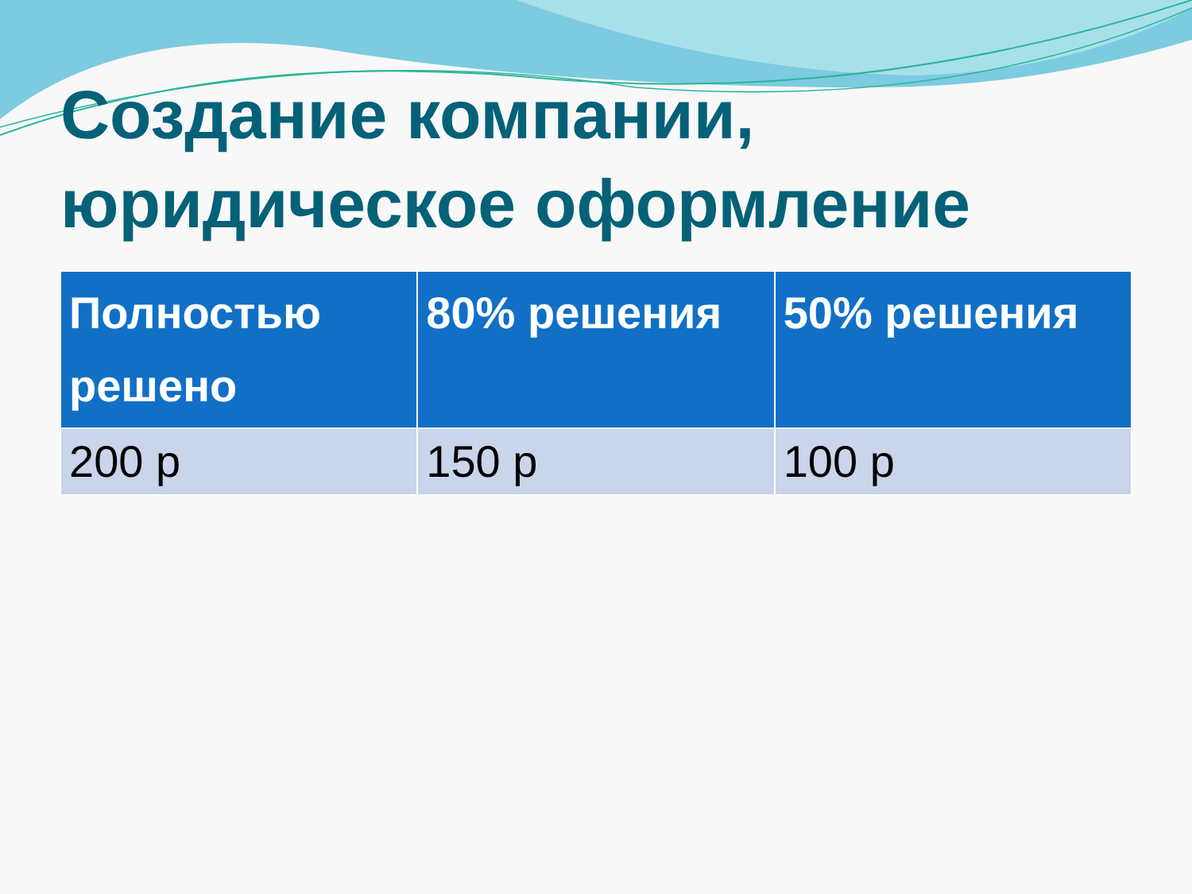Создание компании, юридическое оформление
| Полностью решено | 80% решения | 50% решения |
| --- | --- | --- |
| 200 р | 150 р | 100 р |